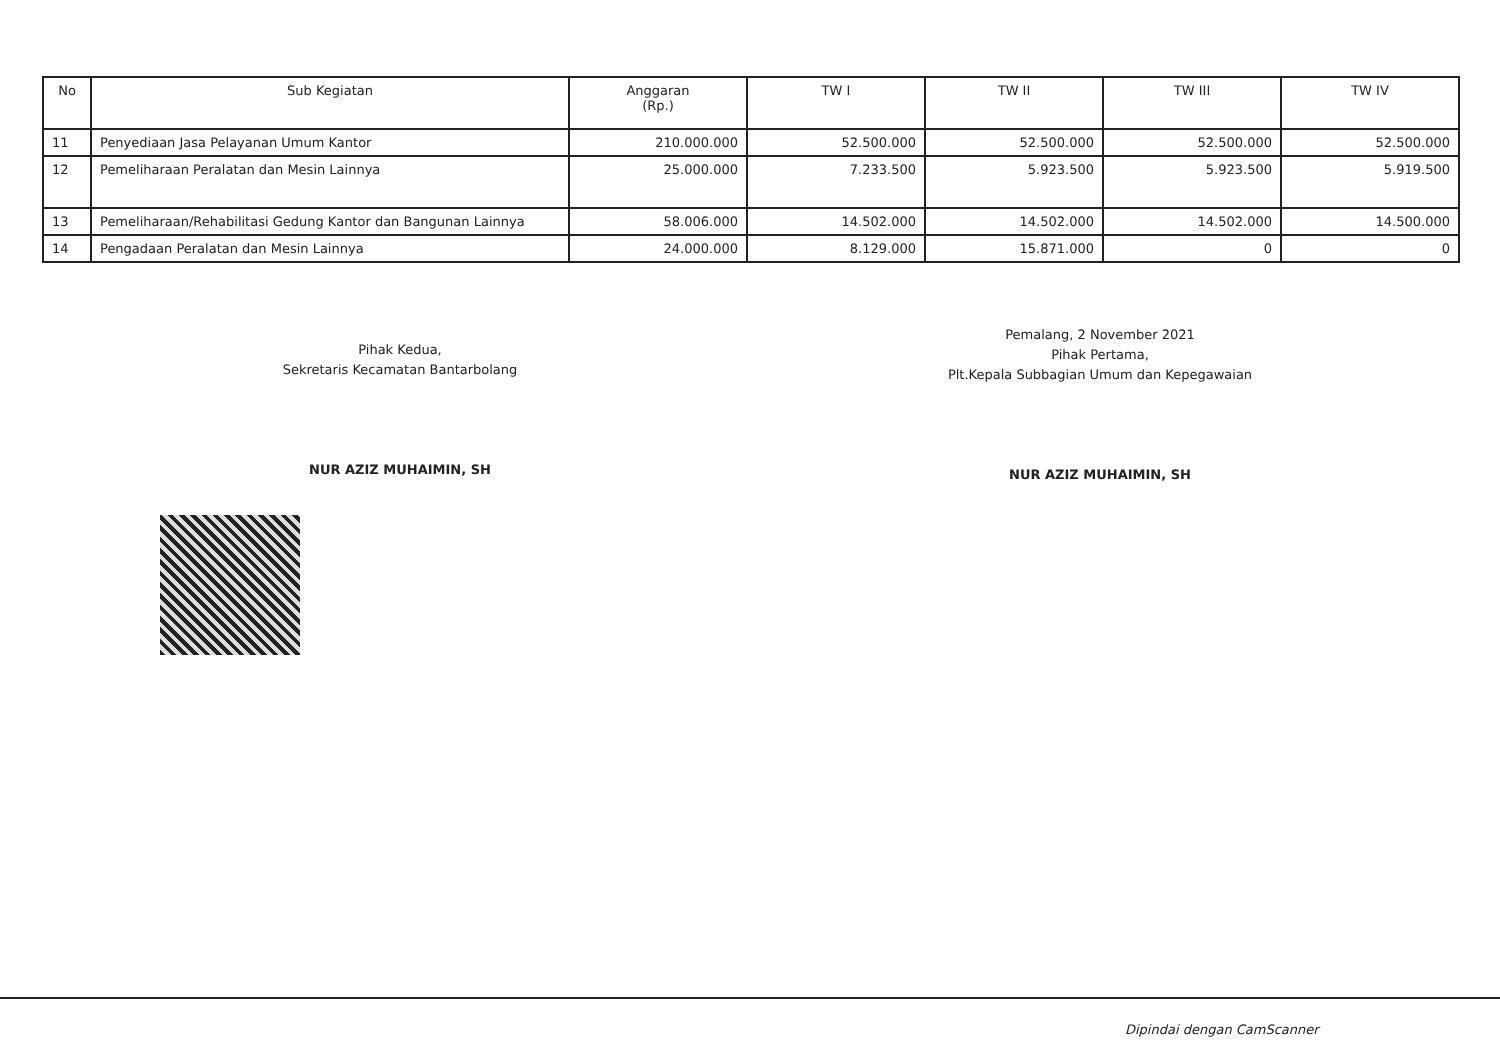| No | Sub Kegiatan | Anggaran (Rp.) | TW I | TW II | TW III | TW IV |
| --- | --- | --- | --- | --- | --- | --- |
| 11 | Penyediaan Jasa Pelayanan Umum Kantor | 210.000.000 | 52.500.000 | 52.500.000 | 52.500.000 | 52.500.000 |
| 12 | Pemeliharaan Peralatan dan Mesin Lainnya | 25.000.000 | 7.233.500 | 5.923.500 | 5.923.500 | 5.919.500 |
| 13 | Pemeliharaan/Rehabilitasi Gedung Kantor dan Bangunan Lainnya | 58.006.000 | 14.502.000 | 14.502.000 | 14.502.000 | 14.500.000 |
| 14 | Pengadaan Peralatan dan Mesin Lainnya | 24.000.000 | 8.129.000 | 15.871.000 | 0 | 0 |
Pihak Kedua,
Sekretaris Kecamatan Bantarbolang
NUR AZIZ MUHAIMIN, SH
Pemalang, 2 November 2021
Pihak Pertama,
Plt.Kepala Subbagian Umum dan Kepegawaian
NUR AZIZ MUHAIMIN, SH
Dipindai dengan CamScanner